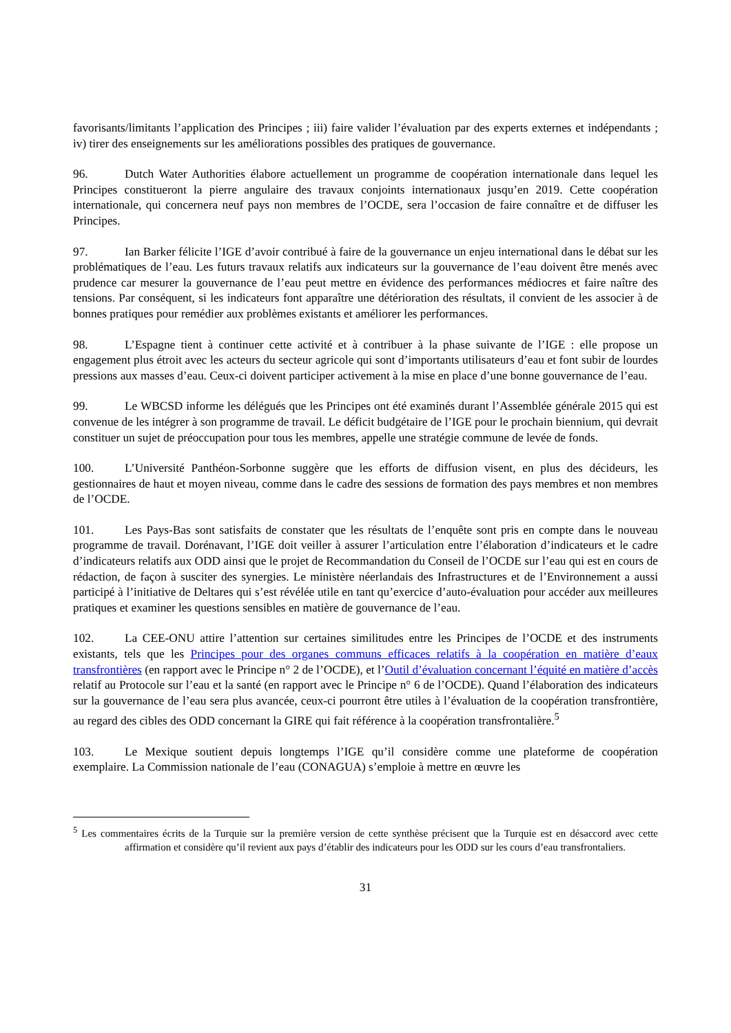favorisants/limitants l’application des Principes ; iii) faire valider l’évaluation par des experts externes et indépendants ; iv) tirer des enseignements sur les améliorations possibles des pratiques de gouvernance.
96. Dutch Water Authorities élabore actuellement un programme de coopération internationale dans lequel les Principes constitueront la pierre angulaire des travaux conjoints internationaux jusqu’en 2019. Cette coopération internationale, qui concernera neuf pays non membres de l’OCDE, sera l’occasion de faire connaître et de diffuser les Principes.
97. Ian Barker félicite l’IGE d’avoir contribué à faire de la gouvernance un enjeu international dans le débat sur les problématiques de l’eau. Les futurs travaux relatifs aux indicateurs sur la gouvernance de l’eau doivent être menés avec prudence car mesurer la gouvernance de l’eau peut mettre en évidence des performances médiocres et faire naître des tensions. Par conséquent, si les indicateurs font apparaître une détérioration des résultats, il convient de les associer à de bonnes pratiques pour remédier aux problèmes existants et améliorer les performances.
98. L’Espagne tient à continuer cette activité et à contribuer à la phase suivante de l’IGE : elle propose un engagement plus étroit avec les acteurs du secteur agricole qui sont d’importants utilisateurs d’eau et font subir de lourdes pressions aux masses d’eau. Ceux-ci doivent participer activement à la mise en place d’une bonne gouvernance de l’eau.
99. Le WBCSD informe les délégués que les Principes ont été examinés durant l’Assemblée générale 2015 qui est convenue de les intégrer à son programme de travail. Le déficit budgétaire de l’IGE pour le prochain biennium, qui devrait constituer un sujet de préoccupation pour tous les membres, appelle une stratégie commune de levée de fonds.
100. L’Université Panthéon-Sorbonne suggère que les efforts de diffusion visent, en plus des décideurs, les gestionnaires de haut et moyen niveau, comme dans le cadre des sessions de formation des pays membres et non membres de l’OCDE.
101. Les Pays-Bas sont satisfaits de constater que les résultats de l’enquête sont pris en compte dans le nouveau programme de travail. Dorénavant, l’IGE doit veiller à assurer l’articulation entre l’élaboration d’indicateurs et le cadre d’indicateurs relatifs aux ODD ainsi que le projet de Recommandation du Conseil de l’OCDE sur l’eau qui est en cours de rédaction, de façon à susciter des synergies. Le ministère néerlandais des Infrastructures et de l’Environnement a aussi participé à l’initiative de Deltares qui s’est révélée utile en tant qu’exercice d’auto-évaluation pour accéder aux meilleures pratiques et examiner les questions sensibles en matière de gouvernance de l’eau.
102. La CEE-ONU attire l’attention sur certaines similitudes entre les Principes de l’OCDE et des instruments existants, tels que les Principes pour des organes communs efficaces relatifs à la coopération en matière d’eaux transfrontières (en rapport avec le Principe n° 2 de l’OCDE), et l’Outil d’évaluation concernant l’équité en matière d’accès relatif au Protocole sur l’eau et la santé (en rapport avec le Principe n° 6 de l’OCDE). Quand l’élaboration des indicateurs sur la gouvernance de l’eau sera plus avancée, ceux-ci pourront être utiles à l’évaluation de la coopération transfrontière, au regard des cibles des ODD concernant la GIRE qui fait référence à la coopération transfrontalière.<sup>5</sup>
103. Le Mexique soutient depuis longtemps l’IGE qu’il considère comme une plateforme de coopération exemplaire. La Commission nationale de l’eau (CONAGUA) s’emploie à mettre en œuvre les
<sup>5</sup> Les commentaires écrits de la Turquie sur la première version de cette synthèse précisent que la Turquie est en désaccord avec cette affirmation et considère qu’il revient aux pays d’établir des indicateurs pour les ODD sur les cours d’eau transfrontaliers.
31